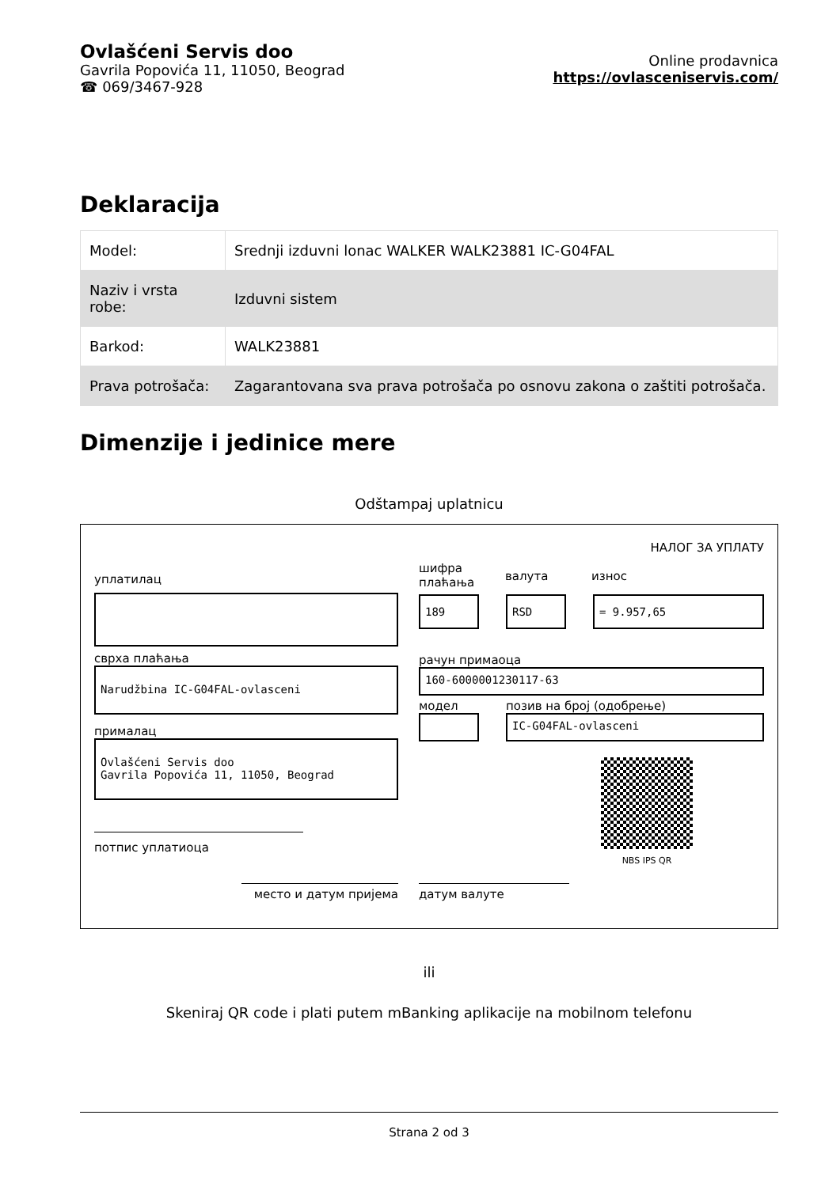Ovlašćeni Servis doo
Gavrila Popovića 11, 11050, Beograd
☎ 069/3467-928
Online prodavnica
https://ovlasceniservis.com/
Deklaracija
| Model: | Srednji izduvni lonac WALKER WALK23881 IC-G04FAL |
| Naziv i vrsta robe: | Izduvni sistem |
| Barkod: | WALK23881 |
| Prava potrošača: | Zagarantovana sva prava potrošača po osnovu zakona o zaštiti potrošača. |
Dimenzije i jedinice mere
Odštampaj uplatnicu
НАЛОГ ЗА УПЛАТУ
уплатилац
сврха плаћања
Narudžbina IC-G04FAL-ovlasceni
прималац
Ovlašćeni Servis doo
Gavrila Popovića 11, 11050, Beograd
потпис уплатиоца
шифра плаћања
валута износ
189 RSD = 9.957,65
рачун примаоца
160-6000001230117-63
модел позив на број (одобрење)
IC-G04FAL-ovlasceni
NBS IPS QR
место и датум пријема датум валуте
ili
Skeniraj QR code i plati putem mBanking aplikacije na mobilnom telefonu
Strana 2 od 3